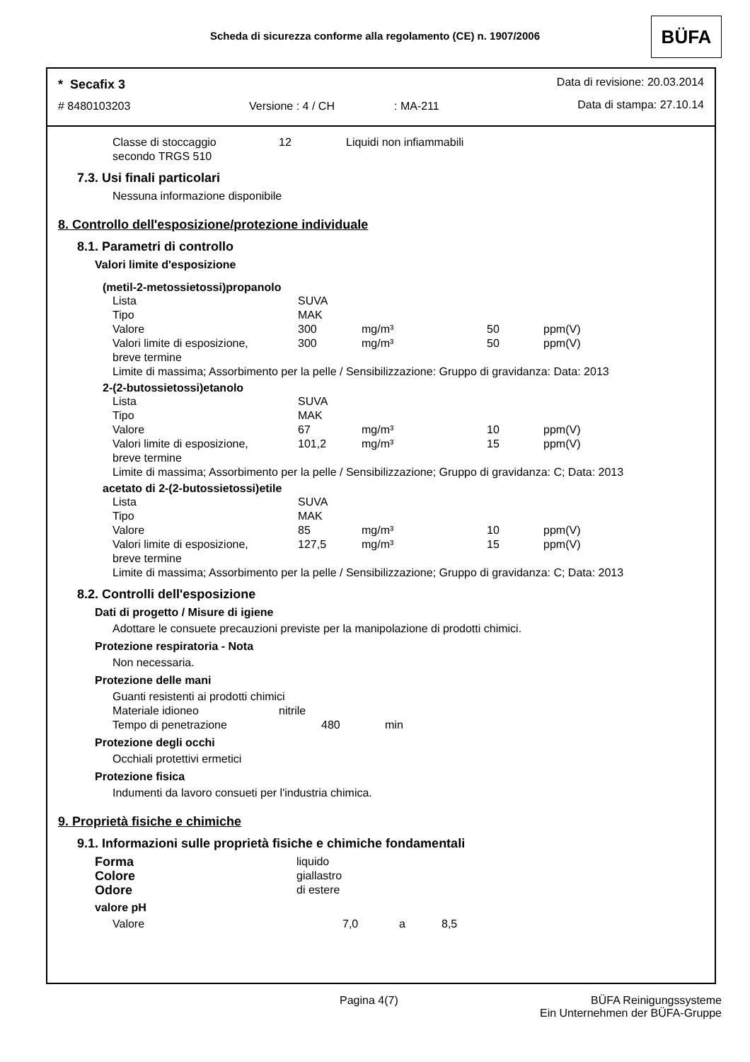Scheda di sicurezza conforme alla regolamento (CE) n. 1907/2006
BÜFA
* Secafix 3 Data di revisione: 20.03.2014
# 8480103203 Versione : 4 / CH : MA-211 Data di stampa: 27.10.14
| Classe di stoccaggio secondo TRGS 510 | 12 | Liquidi non infiammabili |
7.3. Usi finali particolari
Nessuna informazione disponibile
8. Controllo dell'esposizione/protezione individuale
8.1. Parametri di controllo
Valori limite d'esposizione
(metil-2-metossietossi)propanolo
| Lista | SUVA | | | |
| Tipo | MAK | | | |
| Valore | 300 | mg/m³ | 50 | ppm(V) |
| Valori limite di esposizione, breve termine | 300 | mg/m³ | 50 | ppm(V) |
| Limite di massima; Assorbimento per la pelle / Sensibilizzazione: Gruppo di gravidanza: Data: 2013 | | | | |
2-(2-butossietossi)etanolo
| Lista | SUVA | | | |
| Tipo | MAK | | | |
| Valore | 67 | mg/m³ | 10 | ppm(V) |
| Valori limite di esposizione, breve termine | 101,2 | mg/m³ | 15 | ppm(V) |
| Limite di massima; Assorbimento per la pelle / Sensibilizzazione; Gruppo di gravidanza: C; Data: 2013 | | | | |
acetato di 2-(2-butossietossi)etile
| Lista | SUVA | | | |
| Tipo | MAK | | | |
| Valore | 85 | mg/m³ | 10 | ppm(V) |
| Valori limite di esposizione, breve termine | 127,5 | mg/m³ | 15 | ppm(V) |
| Limite di massima; Assorbimento per la pelle / Sensibilizzazione; Gruppo di gravidanza: C; Data: 2013 | | | | |
8.2. Controlli dell'esposizione
Dati di progetto / Misure di igiene
Adottare le consuete precauzioni previste per la manipolazione di prodotti chimici.
Protezione respiratoria - Nota
Non necessaria.
Protezione delle mani
Guanti resistenti ai prodotti chimici
| Materiale idioneo | nitrile | |
| Tempo di penetrazione | 480 | min |
Protezione degli occhi
Occhiali protettivi ermetici
Protezione fisica
Indumenti da lavoro consueti per l'industria chimica.
9. Proprietà fisiche e chimiche
9.1. Informazioni sulle proprietà fisiche e chimiche fondamentali
| Forma | liquido |
| Colore | giallastro |
| Odore | di estere |
valore pH
| Valore | 7,0 | a | 8,5 |
Pagina 4(7)
BÜFA Reinigungssysteme
Ein Unternehmen der BÜFA-Gruppe